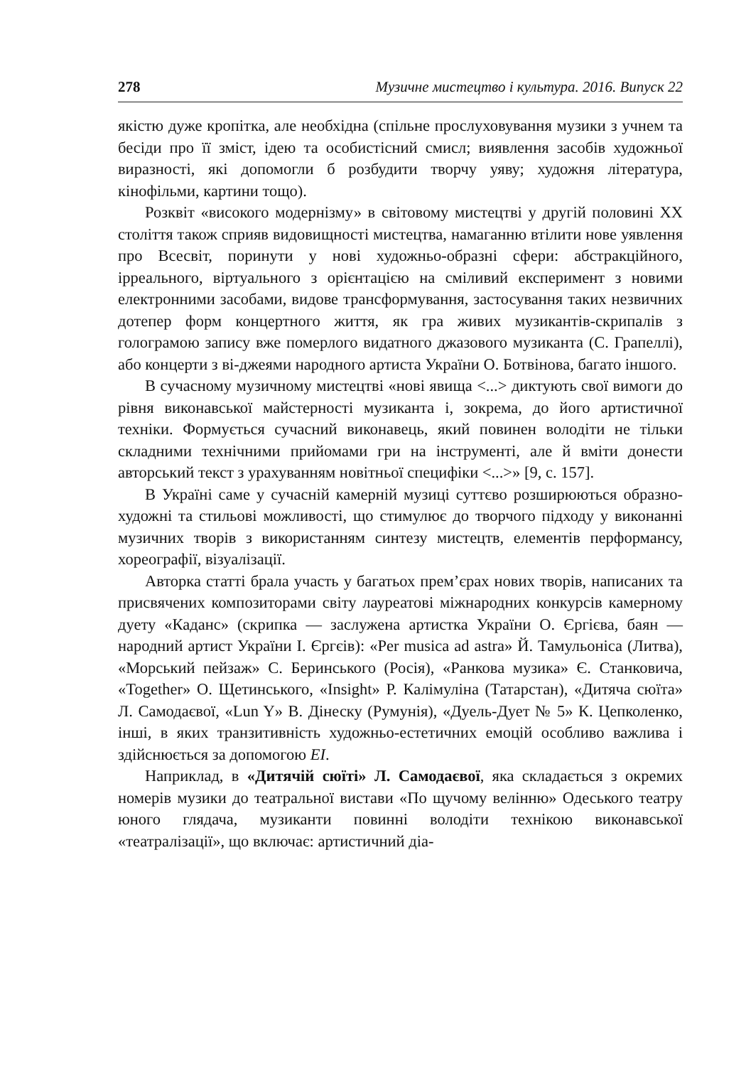278 Музичне мистецтво і культура. 2016. Випуск 22
якістю дуже кропітка, але необхідна (спільне прослуховування музики з учнем та бесіди про її зміст, ідею та особистісний смисл; виявлення засобів художньої виразності, які допомогли б розбудити творчу уяву; художня література, кінофільми, картини тощо).
Розквіт «високого модернізму» в світовому мистецтві у другій половині XX століття також сприяв видовищності мистецтва, намаганню втілити нове уявлення про Всесвіт, поринути у нові художньо-образні сфери: абстракційного, ірреального, віртуального з орієнтацією на сміливий експеримент з новими електронними засобами, видове трансформування, застосування таких незвичних дотепер форм концертного життя, як гра живих музикантів-скрипалів з голограмою запису вже померлого видатного джазового музиканта (С. Грапеллі), або концерти з ві-джеями народного артиста України О. Ботвінова, багато іншого.
В сучасному музичному мистецтві «нові явища <...> диктують свої вимоги до рівня виконавської майстерності музиканта і, зокрема, до його артистичної техніки. Формується сучасний виконавець, який повинен володіти не тільки складними технічними прийомами гри на інструменті, але й вміти донести авторський текст з урахуванням новітньої специфіки <...>» [9, с. 157].
В Україні саме у сучасній камерній музиці суттєво розширюються образно-художні та стильові можливості, що стимулює до творчого підходу у виконанні музичних творів з використанням синтезу мистецтв, елементів перформансу, хореографії, візуалізації.
Авторка статті брала участь у багатьох прем’єрах нових творів, написаних та присвячених композиторами світу лауреатові міжнародних конкурсів камерному дуету «Каданс» (скрипка — заслужена артистка України О. Єргієва, баян — народний артист України І. Єргєів): «Per musica ad astra» Й. Тамульоніса (Литва), «Морський пейзаж» С. Беринського (Росія), «Ранкова музика» Є. Станковича, «Together» О. Щетинського, «Insight» Р. Калімуліна (Татарстан), «Дитяча сюїта» Л. Самодаєвої, «Lun Y» В. Дінеску (Румунія), «Дуель-Дует № 5» К. Цепколенко, інші, в яких транзитивність художньо-естетичних емоцій особливо важлива і здійснюється за допомогою ЕІ.
Наприклад, в «Дитячій сюїті» Л. Самодаєвої, яка складається з окремих номерів музики до театральної вистави «По щучому велінню» Одеського театру юного глядача, музиканти повинні володіти технікою виконавської «театралізації», що включає: артистичний діа-